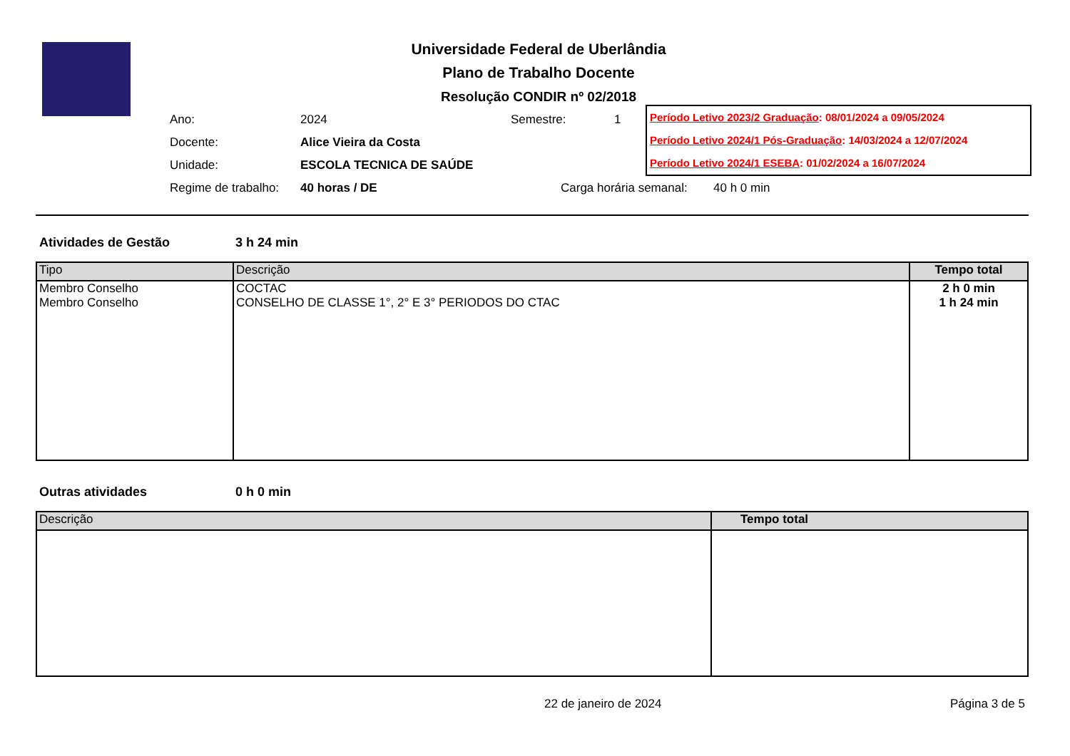Universidade Federal de Uberlândia
Plano de Trabalho Docente
Resolução CONDIR nº 02/2018
Ano: 2024 Semestre: 1
Docente: Alice Vieira da Costa
Unidade: ESCOLA TECNICA DE SAÚDE
Regime de trabalho: 40 horas / DE Carga horária semanal: 40 h 0 min
Período Letivo 2023/2 Graduação: 08/01/2024 a 09/05/2024
Período Letivo 2024/1 Pós-Graduação: 14/03/2024 a 12/07/2024
Período Letivo 2024/1 ESEBA: 01/02/2024 a 16/07/2024
Atividades de Gestão 3 h 24 min
| Tipo | Descrição | Tempo total |
| --- | --- | --- |
| Membro Conselho | COCTAC | 2 h 0 min |
| Membro Conselho | CONSELHO DE CLASSE 1°, 2° E 3° PERIODOS DO CTAC | 1 h 24 min |
Outras atividades 0 h 0 min
| Descrição | Tempo total |
| --- | --- |
22 de janeiro de 2024 Página 3 de 5